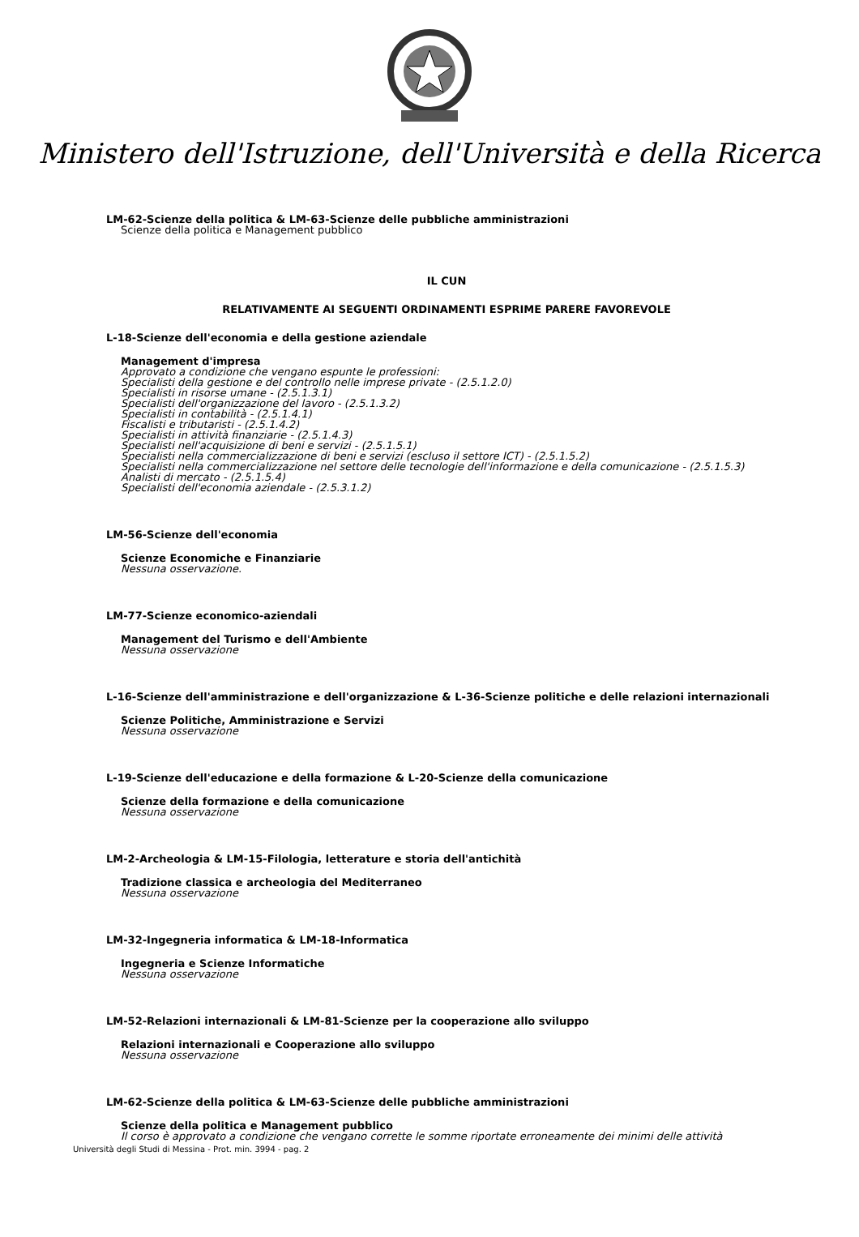Ministero dell'Istruzione, dell'Università e della Ricerca
LM-62-Scienze della politica & LM-63-Scienze delle pubbliche amministrazioni
Scienze della politica e Management pubblico
IL CUN
RELATIVAMENTE AI SEGUENTI ORDINAMENTI ESPRIME PARERE FAVOREVOLE
L-18-Scienze dell'economia e della gestione aziendale
Management d'impresa
Approvato a condizione che vengano espunte le professioni:
Specialisti della gestione e del controllo nelle imprese private - (2.5.1.2.0)
Specialisti in risorse umane - (2.5.1.3.1)
Specialisti dell'organizzazione del lavoro - (2.5.1.3.2)
Specialisti in contabilità - (2.5.1.4.1)
Fiscalisti e tributaristi - (2.5.1.4.2)
Specialisti in attività finanziarie - (2.5.1.4.3)
Specialisti nell'acquisizione di beni e servizi - (2.5.1.5.1)
Specialisti nella commercializzazione di beni e servizi (escluso il settore ICT) - (2.5.1.5.2)
Specialisti nella commercializzazione nel settore delle tecnologie dell'informazione e della comunicazione - (2.5.1.5.3)
Analisti di mercato - (2.5.1.5.4)
Specialisti dell'economia aziendale - (2.5.3.1.2)
LM-56-Scienze dell'economia
Scienze Economiche e Finanziarie
Nessuna osservazione.
LM-77-Scienze economico-aziendali
Management del Turismo e dell'Ambiente
Nessuna osservazione
L-16-Scienze dell'amministrazione e dell'organizzazione & L-36-Scienze politiche e delle relazioni internazionali
Scienze Politiche, Amministrazione e Servizi
Nessuna osservazione
L-19-Scienze dell'educazione e della formazione & L-20-Scienze della comunicazione
Scienze della formazione e della comunicazione
Nessuna osservazione
LM-2-Archeologia & LM-15-Filologia, letterature e storia dell'antichità
Tradizione classica e archeologia del Mediterraneo
Nessuna osservazione
LM-32-Ingegneria informatica & LM-18-Informatica
Ingegneria e Scienze Informatiche
Nessuna osservazione
LM-52-Relazioni internazionali & LM-81-Scienze per la cooperazione allo sviluppo
Relazioni internazionali e Cooperazione allo sviluppo
Nessuna osservazione
LM-62-Scienze della politica & LM-63-Scienze delle pubbliche amministrazioni
Scienze della politica e Management pubblico
Il corso è approvato a condizione che vengano corrette le somme riportate erroneamente dei minimi delle attività
Università degli Studi di Messina - Prot. min. 3994 - pag. 2